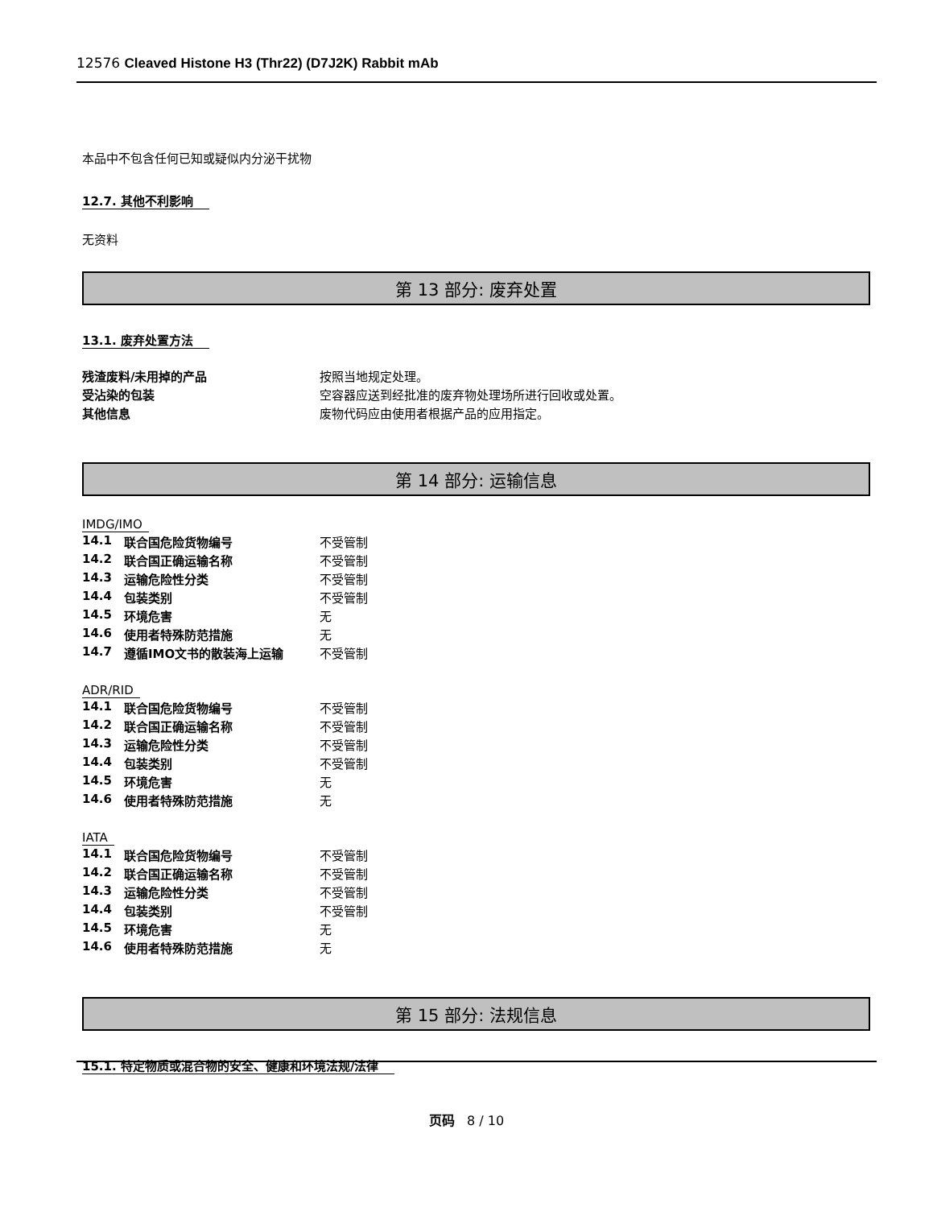12576 Cleaved Histone H3 (Thr22) (D7J2K) Rabbit mAb
本品中不包含任何已知或疑似内分泌干扰物
12.7. 其他不利影响
无资料
第 13 部分: 废弃处置
13.1. 废弃处置方法
| 残渣废料/未用掉的产品 | 按照当地规定处理。 |
| 受沾染的包装 | 空容器应送到经批准的废弃物处理场所进行回收或处置。 |
| 其他信息 | 废物代码应由使用者根据产品的应用指定。 |
第 14 部分: 运输信息
IMDG/IMO
| 14.1 | 联合国危险货物编号 | 不受管制 |
| 14.2 | 联合国正确运输名称 | 不受管制 |
| 14.3 | 运输危险性分类 | 不受管制 |
| 14.4 | 包装类别 | 不受管制 |
| 14.5 | 环境危害 | 无 |
| 14.6 | 使用者特殊防范措施 | 无 |
| 14.7 | 遵循IMO文书的散装海上运输 | 不受管制 |
ADR/RID
| 14.1 | 联合国危险货物编号 | 不受管制 |
| 14.2 | 联合国正确运输名称 | 不受管制 |
| 14.3 | 运输危险性分类 | 不受管制 |
| 14.4 | 包装类别 | 不受管制 |
| 14.5 | 环境危害 | 无 |
| 14.6 | 使用者特殊防范措施 | 无 |
IATA
| 14.1 | 联合国危险货物编号 | 不受管制 |
| 14.2 | 联合国正确运输名称 | 不受管制 |
| 14.3 | 运输危险性分类 | 不受管制 |
| 14.4 | 包装类别 | 不受管制 |
| 14.5 | 环境危害 | 无 |
| 14.6 | 使用者特殊防范措施 | 无 |
第 15 部分: 法规信息
15.1. 特定物质或混合物的安全、健康和环境法规/法律
页码 8 / 10